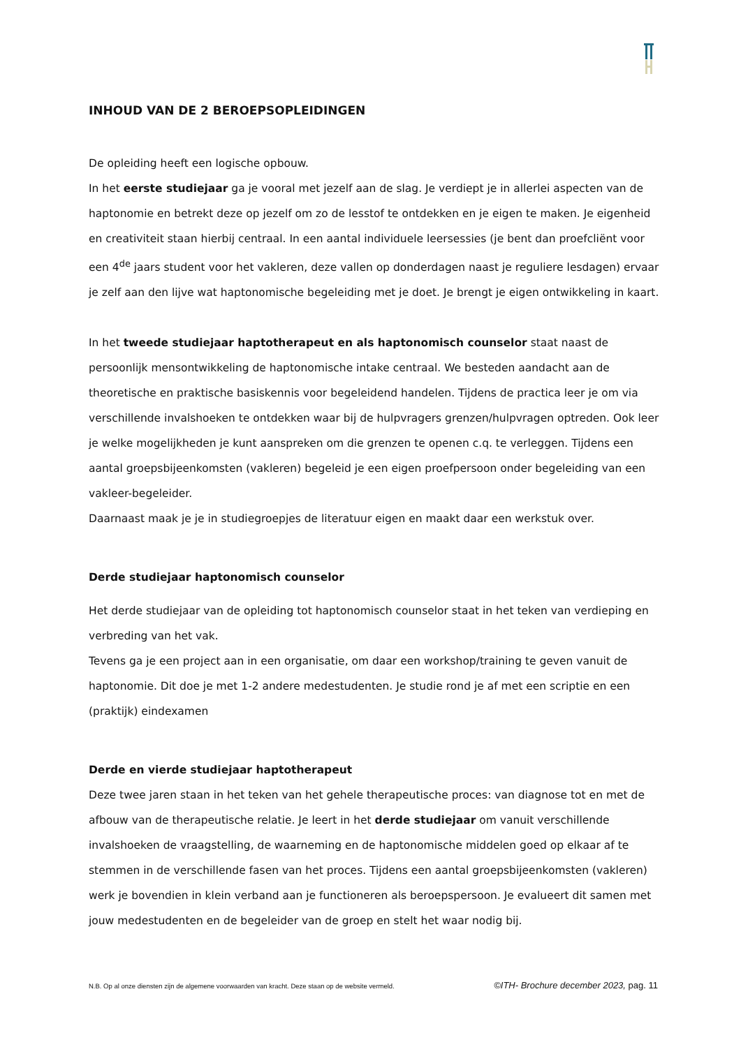INHOUD VAN DE 2 BEROEPSOPLEIDINGEN
De opleiding heeft een logische opbouw.
In het eerste studiejaar ga je vooral met jezelf aan de slag. Je verdiept je in allerlei aspecten van de haptonomie en betrekt deze op jezelf om zo de lesstof te ontdekken en je eigen te maken. Je eigenheid en creativiteit staan hierbij centraal. In een aantal individuele leersessies (je bent dan proefcliënt voor een 4<sup>de</sup> jaars student voor het vakleren, deze vallen op donderdagen naast je reguliere lesdagen) ervaar je zelf aan den lijve wat haptonomische begeleiding met je doet. Je brengt je eigen ontwikkeling in kaart.
In het tweede studiejaar haptotherapeut en als haptonomisch counselor staat naast de persoonlijk mensontwikkeling de haptonomische intake centraal. We besteden aandacht aan de theoretische en praktische basiskennis voor begeleidend handelen. Tijdens de practica leer je om via verschillende invalshoeken te ontdekken waar bij de hulpvragers grenzen/hulpvragen optreden. Ook leer je welke mogelijkheden je kunt aanspreken om die grenzen te openen c.q. te verleggen. Tijdens een aantal groepsbijeenkomsten (vakleren) begeleid je een eigen proefpersoon onder begeleiding van een vakleer-begeleider.
Daarnaast maak je je in studiegroepjes de literatuur eigen en maakt daar een werkstuk over.
Derde studiejaar haptonomisch counselor
Het derde studiejaar van de opleiding tot haptonomisch counselor staat in het teken van verdieping en verbreding van het vak.
Tevens ga je een project aan in een organisatie, om daar een workshop/training te geven vanuit de haptonomie. Dit doe je met 1-2 andere medestudenten. Je studie rond je af met een scriptie en een (praktijk) eindexamen
Derde en vierde studiejaar haptotherapeut
Deze twee jaren staan in het teken van het gehele therapeutische proces: van diagnose tot en met de afbouw van de therapeutische relatie. Je leert in het derde studiejaar om vanuit verschillende invalshoeken de vraagstelling, de waarneming en de haptonomische middelen goed op elkaar af te stemmen in de verschillende fasen van het proces. Tijdens een aantal groepsbijeenkomsten (vakleren) werk je bovendien in klein verband aan je functioneren als beroepspersoon. Je evalueert dit samen met jouw medestudenten en de begeleider van de groep en stelt het waar nodig bij.
N.B. Op al onze diensten zijn de algemene voorwaarden van kracht. Deze staan op de website vermeld. ©ITH- Brochure december 2023, pag. 11